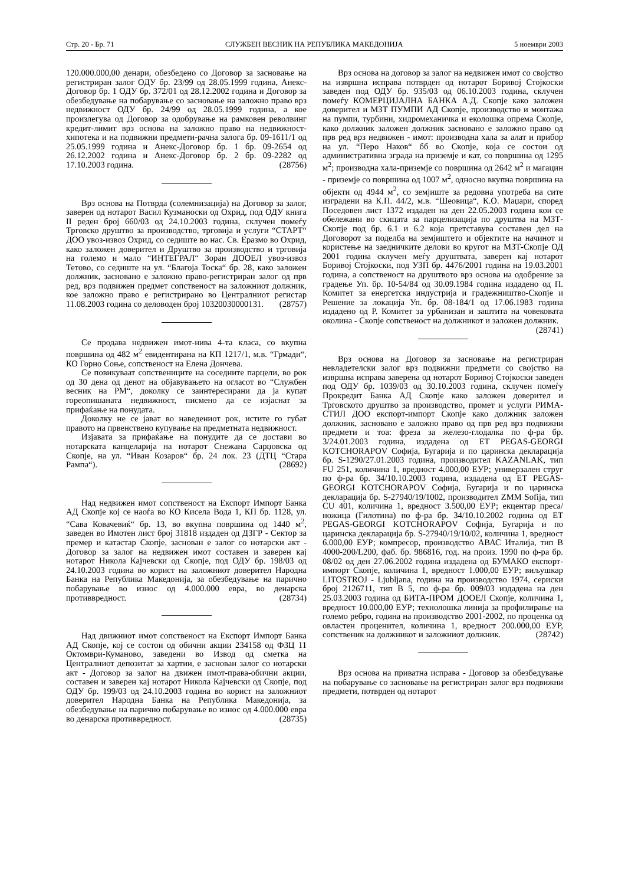Стр. 20 - Бр. 71 СЛУЖБЕН ВЕСНИК НА РЕПУБЛИКА МАКЕДОНИЈА 5 ноември 2003
120.000.000,00 денари, обезбедено со Договор за засновање на регистриран залог ОДУ бр. 23/99 од 28.05.1999 година, Анекс-Договор бр. 1 ОДУ бр. 372/01 од 28.12.2002 година и Договор за обезбедување на побарување со засновање на заложно право врз недвижност ОДУ бр. 24/99 од 28.05.1999 година, а кое произлегува од Договор за одобрување на рамковен револвинг кредит-лимит врз основа на заложно право на недвижност-хипотека и на подвижни предмети-рачна залога бр. 09-1611/1 од 25.05.1999 година и Анекс-Договор бр. 1 бр. 09-2654 од 26.12.2002 година и Анекс-Договор бр. 2 бр. 09-2282 од 17.10.2003 година. (28756)
Врз основа на Потврда (солемнизација) на Договор за залог, заверен од нотарот Васил Кузманоски од Охрид, под ОДУ книга II реден број 660/03 од 24.10.2003 година, склучен помеѓу Трговско друштво за производство, трговија и услуги “СТАРТ“ ДОО увоз-извоз Охрид, со седиште во нас. Св. Еразмо во Охрид, како заложен доверител и Друштво за производство и трговија на големо и мало “ИНТЕГРАЛ“ Зоран ДООЕЛ увоз-извоз Тетово, со седиште на ул. “Благоја Тоска“ бр. 28, како заложен должник, засновано е заложно право-регистриран залог од прв ред, врз подвижен предмет сопственост на заложниот должник, кое заложно право е регистрирано во Централниот регистар 11.08.2003 година со деловоден број 10320030000131. (28757)
Се продава недвижен имот-нива 4-та класа, со вкупна површина од 482 м<sup>2</sup> евидентирана на КП 1217/1, м.в. “Грмади“, КО Горно Соње, сопственост на Елена Дончева.
Се повикуваат сопствениците на соседните парцели, во рок од 30 дена од денот на објавувањето на огласот во “Службен весник на РМ“, доколку се заинтересирани да ја купат гореопишаната недвижност, писмено да се изјаснат за прифаќање на понудата.
Доколку не се јават во наведениот рок, истите го губат правото на првенствено купување на предметната недвижност.
Изјавата за прифаќање на понудите да се достави во нотарската канцеларија на нотарот Снежана Сарџовска од Скопје, на ул. “Иван Козаров“ бр. 24 лок. 23 (ДТЦ “Стара Рампа“). (28692)
Над недвижен имот сопственост на Експорт Импорт Банка АД Скопје кој се наоѓа во КО Кисела Вода 1, КП бр. 1128, ул. “Сава Ковачевиќ“ бр. 13, во вкупна површина од 1440 м<sup>2</sup>, заведен во Имотен лист број 31818 издаден од ДЗГР - Сектор за премер и катастар Скопје, заснован е залог со нотарски акт - Договор за залог на недвижен имот составен и заверен кај нотарот Никола Кајчевски од Скопје, под ОДУ бр. 198/03 од 24.10.2003 година во корист на заложниот доверител Народна Банка на Република Македонија, за обезбедување на парично побарување во износ од 4.000.000 евра, во денарска противвредност. (28734)
Над движниот имот сопственост на Експорт Импорт Банка АД Скопје, кој се состои од обични акции 234158 од ФЗЦ 11 Октомври-Куманово, заведени во Извод од сметка на Централниот депозитат за хартии, е заснован залог со нотарски акт - Договор за залог на движен имот-права-обични акции, составен и заверен кај нотарот Никола Кајчевски од Скопје, под ОДУ бр. 199/03 од 24.10.2003 година во корист на заложниот доверител Народна Банка на Република Македонија, за обезбедување на парично побарување во износ од 4.000.000 евра во денарска противвредност. (28735)
Врз основа на договор за залог на недвижен имот со својство на извршна исправа потврден од нотарот Боривој Стојкоски заведен под ОДУ бр. 935/03 од 06.10.2003 година, склучен помеѓу КОМЕРЦИЈАЛНА БАНКА А.Д. Скопје како заложен доверител и МЗТ ПУМПИ АД Скопје, производство и монтажа на пумпи, турбини, хидромеханичка и еколошка опрема Скопје, како должник заложен должник засновано е заложно право од прв ред врз недвижен - имот: производна хала за алат и прибор на ул. “Перо Наков“ бб во Скопје, која се состои од административна зграда на приземје и кат, со површина од 1295 м<sup>2</sup>; производна хала-приземје со површина од 2642 м<sup>2</sup> и магацин - приземје со површина од 1007 м<sup>2</sup>, односно вкупна површина на објекти од 4944 м<sup>2</sup>, со земјиште за редовна употреба на сите изградени на К.П. 44/2, м.в. “Шеовица“, К.О. Маџари, според Поседовен лист 1372 издаден на ден 22.05.2003 година кои се обележани во скицата за парцелизација по друштва на МЗТ-Скопје под бр. 6.1 и 6.2 која претставува составен дел на Договорот за поделба на земјиштето и објектите на начинот и користење на заедничките делови во кругот на МЗТ-Скопје ОД 2001 година склучен меѓу друштвата, заверен кај нотарот Боривој Стојкоски, под УЗП бр. 4476/2001 година на 19.03.2001 година, а сопственост на друштвото врз основа на одобрение за градење Уп. бр. 10-54/84 од 30.09.1984 година издадено од П. Комитет за енергетска индустрија и градежништво-Скопје и Решение за локација Уп. бр. 08-184/1 од 17.06.1983 година издадено од Р. Комитет за урбанизан и заштита на човековата околина - Скопје сопственост на должникот и заложен должник. (28741)
Врз основа на Договор за засновање на регистриран невладетелски залог врз подвижни предмети со својство на извршна исправа заверена од нотарот Боривој Стојкоски заведен под ОДУ бр. 1039/03 од 30.10.2003 година, склучен помеѓу Прокредит Банка АД Скопје како заложен доверител и Трговското друштво за производство, промет и услуги РИМА-СТИЛ ДОО експорт-импорт Скопје како должник заложен должник, засновано е заложно право од прв ред врз подвижни предмети и тоа: фреза за железо-глодалка по ф-ра бр. 3/24.01.2003 година, издадена од ЕТ PEGAS-GEORGI KOTCHORAPOV Софија, Бугарија и по царинска декларација бр. S-1290/27.01.2003 година, производител KAZANLAK, тип FU 251, количина 1, вредност 4.000,00 ЕУР; универзален струг по ф-ра бр. 34/10.10.2003 година, издадена од ЕТ PEGAS-GEORGI KOTCHORAPOV Софија, Бугарија и по царинска декларација бр. S-27940/19/1002, производител ZMM Sofija, тип CU 401, количина 1, вредност 3.500,00 ЕУР; екцентар преса/ножица (Гилотина) по ф-ра бр. 34/10.10.2002 година од ЕТ PEGAS-GEORGI KOTCHORAPOV Софија, Бугарија и по царинска декларација бр. S-27940/19/10/02, количина 1, вредност 6.000,00 ЕУР; компресор, производство АВАС Италија, тип В 4000-200/L200, фаб. бр. 986816, год. на произ. 1990 по ф-ра бр. 08/02 од ден 27.06.2002 година издадена од БУМАКО експорт-импорт Скопје, количина 1, вредност 1.000,00 ЕУР; виљушкар LITOSTROJ - Ljubljana, година на производство 1974, сериски број 2126711, тип В 5, по ф-ра бр. 009/03 издадена на ден 25.03.2003 година од БИТА-ПРОМ ДООЕЛ Скопје, количина 1, вредност 10.000,00 ЕУР; технолошка линија за профилирање на големо ребро, година на производство 2001-2002, по проценка од овластен проценител, количина 1, вредност 200.000,00 ЕУР, сопственик на должникот и заложниот должник. (28742)
Врз основа на приватна исправа - Договор за обезбедување на побарување со засновање на регистриран залог врз подвижни предмети, потврден од нотарот